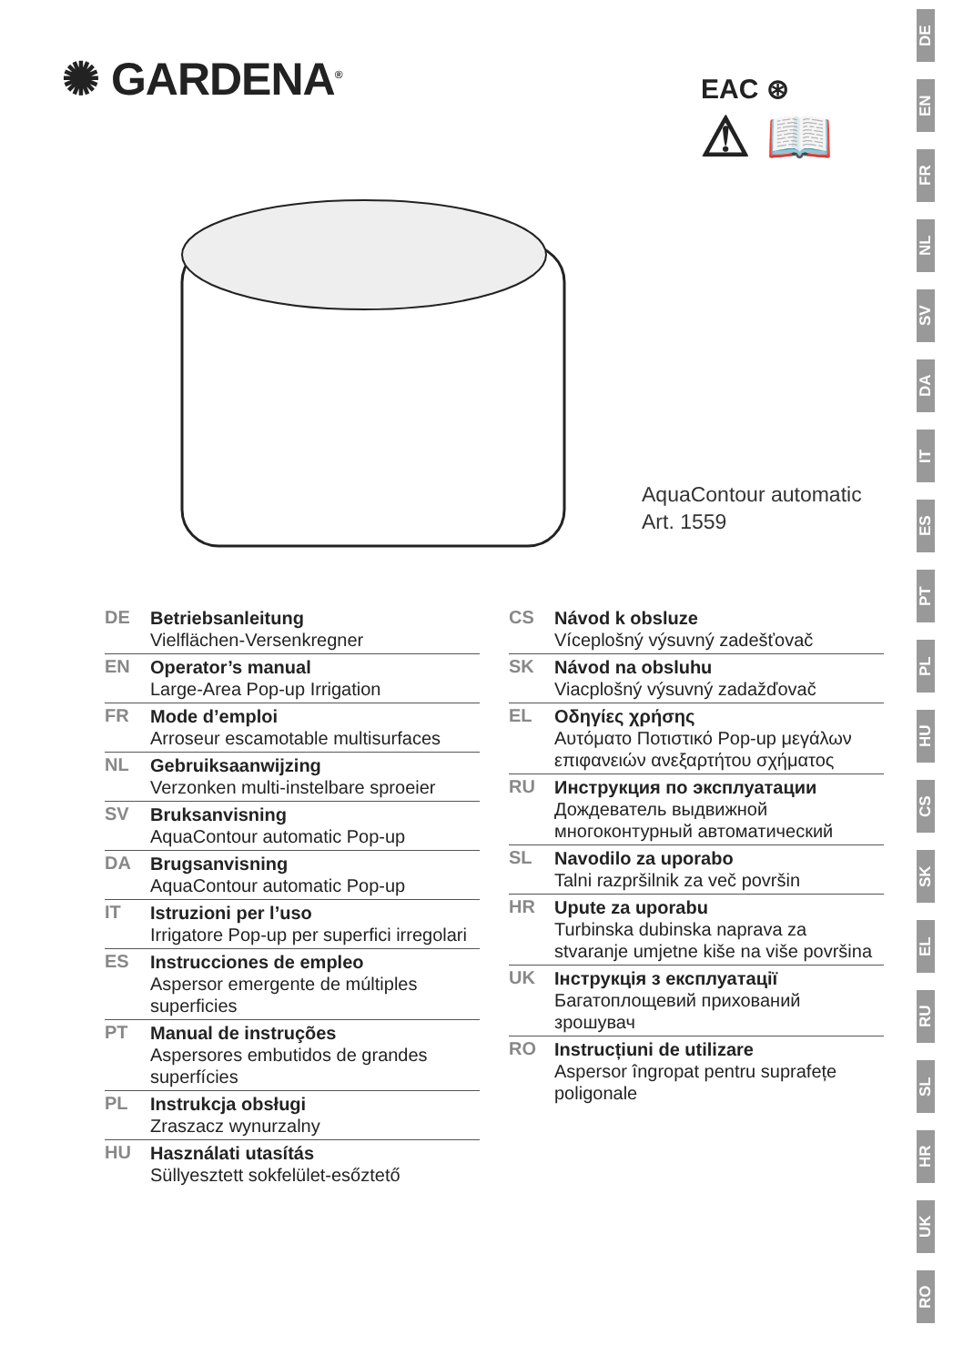✺ GARDENA<sup>®</sup>
EAC ⊛
⚠ 📖
AquaContour automatic
Art. 1559
DE
Betriebsanleitung
Vielflächen-Versenkregner
EN
Operator’s manual
Large-Area Pop-up Irrigation
FR
Mode d’emploi
Arroseur escamotable multisurfaces
NL
Gebruiksaanwijzing
Verzonken multi-instelbare sproeier
SV
Bruksanvisning
AquaContour automatic Pop-up
DA
Brugsanvisning
AquaContour automatic Pop-up
IT
Istruzioni per l’uso
Irrigatore Pop-up per superfici irregolari
ES
Instrucciones de empleo
Aspersor emergente de múltiples superficies
PT
Manual de instruções
Aspersores embutidos de grandes superfícies
PL
Instrukcja obsługi
Zraszacz wynurzalny
HU
Használati utasítás
Süllyesztett sokfelület-esőztető
CS
Návod k obsluze
Víceplošný výsuvný zadešťovač
SK
Návod na obsluhu
Viacplošný výsuvný zadažďovač
EL
Οδηγίες χρήσης
Αυτόματο Ποτιστικό Pop-up μεγάλων επιφανειών ανεξαρτήτου σχήματος
RU
Инструкция по эксплуатации
Дождеватель выдвижной многоконтурный автоматический
SL
Navodilo za uporabo
Talni razpršilnik za več površin
HR
Upute za uporabu
Turbinska dubinska naprava za stvaranje umjetne kiše na više površina
UK
Інструкція з експлуатації
Багатоплощевий прихований зрошувач
RO
Instrucțiuni de utilizare
Aspersor îngropat pentru suprafețe poligonale
DE
EN
FR
NL
SV
DA
IT
ES
PT
PL
HU
CS
SK
EL
RU
SL
HR
UK
RO